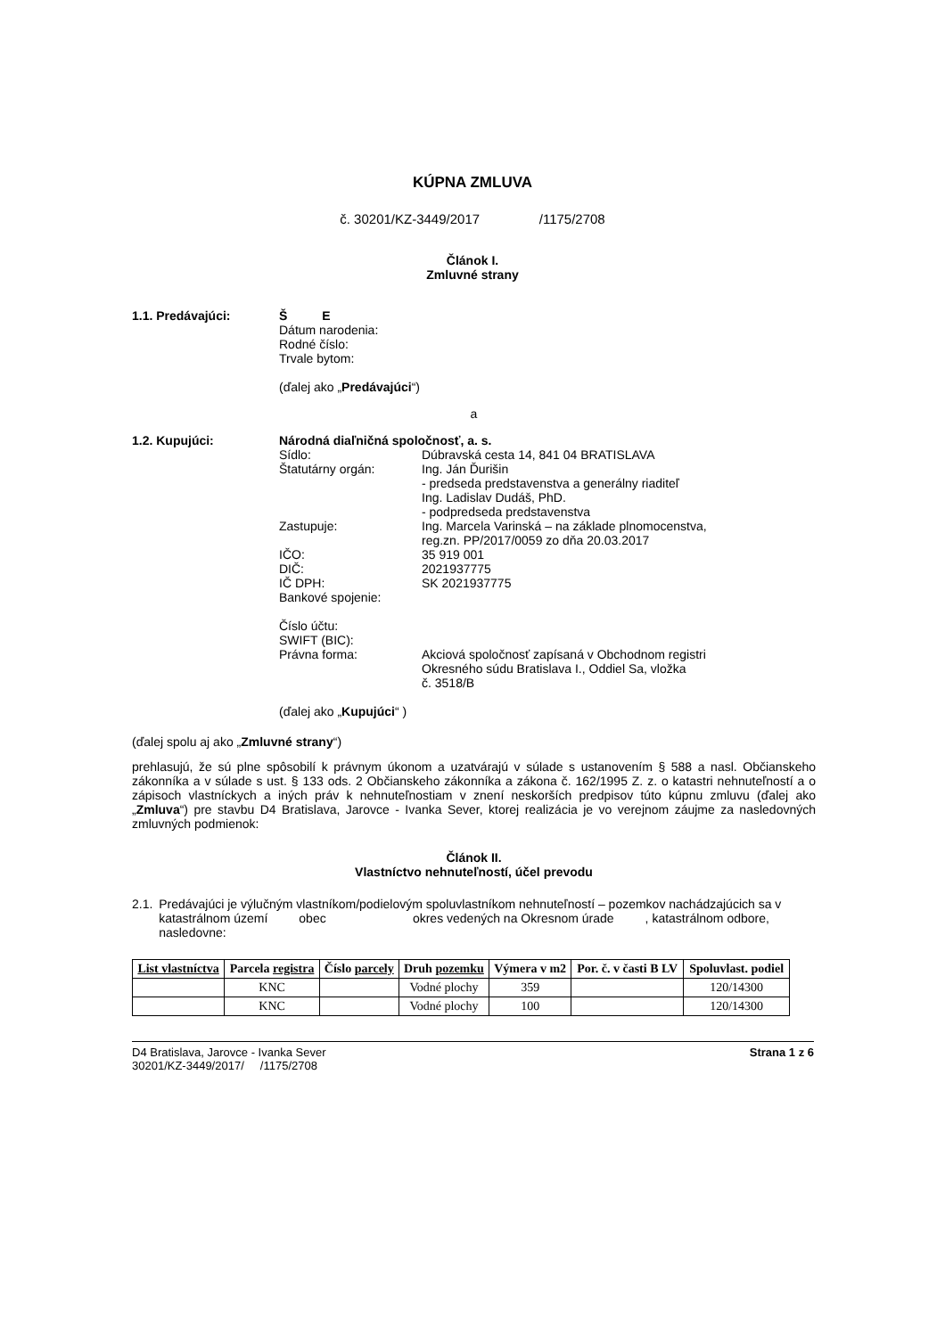KÚPNA ZMLUVA
č. 30201/KZ-3449/2017 /1175/2708
Článok I.
Zmluvné strany
1.1. Predávajúci: Š E
Dátum narodenia:
Rodné číslo:
Trvale bytom:
(ďalej ako „Predávajúci“)
a
1.2. Kupujúci: Národná diaľničná spoločnosť, a. s.
Sídlo: Dúbravská cesta 14, 841 04 BRATISLAVA
Štatutárny orgán: Ing. Ján Ďurišin
- predseda predstavenstva a generálny riaditeľ
Ing. Ladislav Dudáš, PhD.
- podpredseda predstavenstva
Zastupuje: Ing. Marcela Varinská – na základe plnomocenstva,
reg.zn. PP/2017/0059 zo dňa 20.03.2017
IČO: 35 919 001
DIČ: 2021937775
IČ DPH: SK 2021937775
Bankové spojenie:
Číslo účtu:
SWIFT (BIC):
Právna forma: Akciová spoločnosť zapísaná v Obchodnom registri
Okresného súdu Bratislava I., Oddiel Sa, vložka
č. 3518/B
(ďalej ako „Kupujúci“ )
(ďalej spolu aj ako „Zmluvné strany“)
prehlasujú, že sú plne spôsobilí k právnym úkonom a uzatvárajú v súlade s ustanovením § 588 a nasl. Občianskeho zákonníka a v súlade s ust. § 133 ods. 2 Občianskeho zákonníka a zákona č. 162/1995 Z. z. o katastri nehnuteľností a o zápisoch vlastníckych a iných práv k nehnuteľnostiam v znení neskorších predpisov túto kúpnu zmluvu (ďalej ako „Zmluva“) pre stavbu D4 Bratislava, Jarovce - Ivanka Sever, ktorej realizácia je vo verejnom záujme za nasledovných zmluvných podmienok:
Článok II.
Vlastníctvo nehnuteľností, účel prevodu
2.1. Predávajúci je výlučným vlastníkom/podielovým spoluvlastníkom nehnuteľností – pozemkov nachádzajúcich sa v katastrálnom území obec okres vedených na Okresnom úrade , katastrálnom odbore, nasledovne:
| List vlastníctva | Parcela registra | Číslo parcely | Druh pozemku | Výmera v m2 | Por. č. v časti B LV | Spoluvlast. podiel |
| --- | --- | --- | --- | --- | --- | --- |
| | KNC | | Vodné plochy | 359 | | 120/14300 |
| | KNC | | Vodné plochy | 100 | | 120/14300 |
D4 Bratislava, Jarovce - Ivanka Sever
30201/KZ-3449/2017/ /1175/2708
Strana 1 z 6